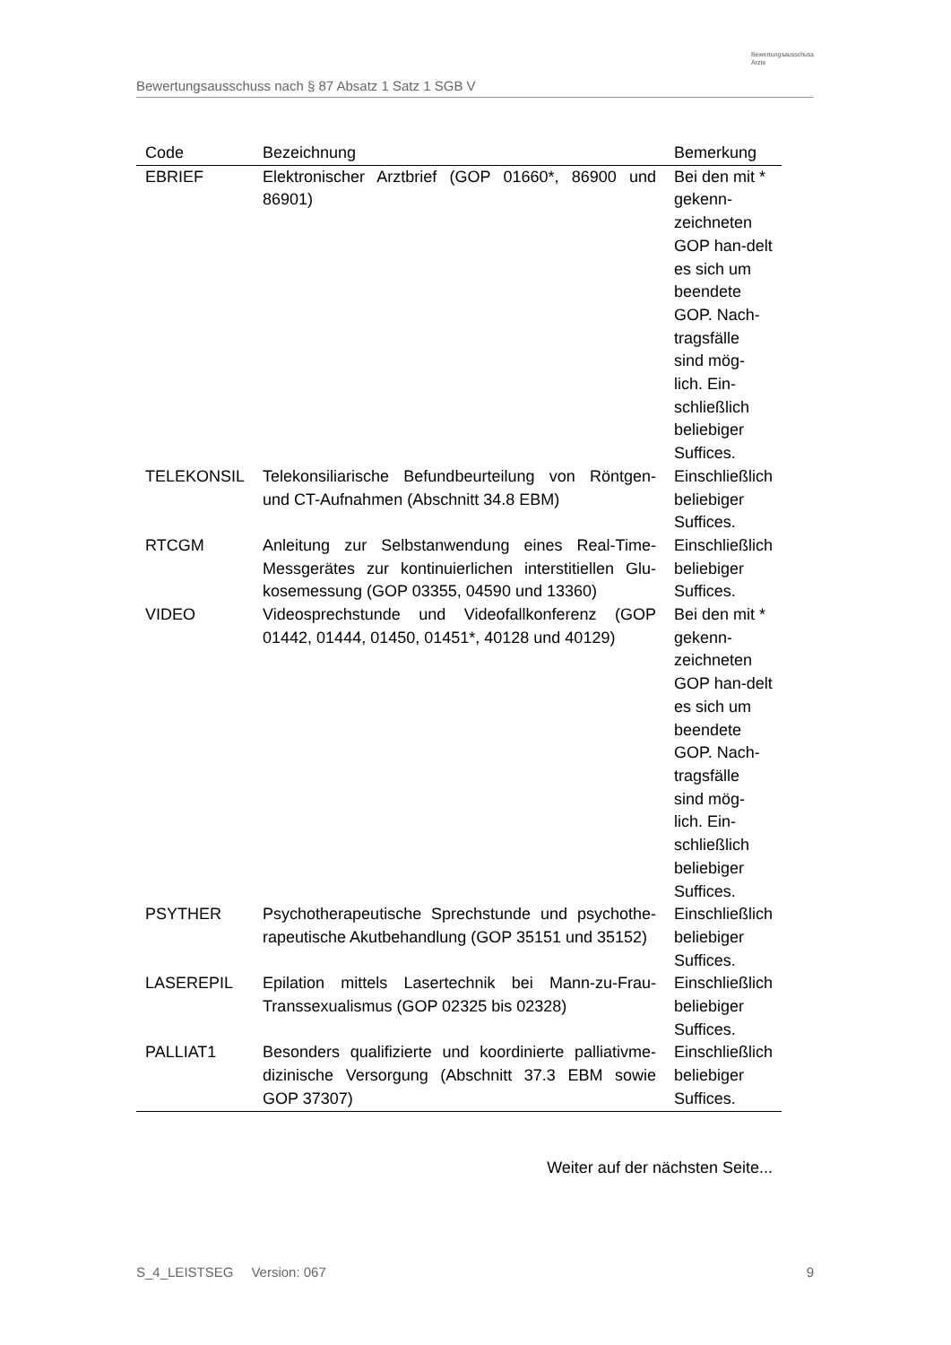Bewertungsausschuss nach § 87 Absatz 1 Satz 1 SGB V
Bewertungsausschuss
Ärzte
| Code | Bezeichnung | Bemerkung |
| --- | --- | --- |
| EBRIEF | Elektronischer Arztbrief (GOP 01660*, 86900 und 86901) | Bei den mit * gekenn-zeichneten GOP han-delt es sich um beendete GOP. Nach-tragsfälle sind mög-lich. Ein-schließlich beliebiger Suffices. |
| TELEKONSIL | Telekonsiliarische Befundbeurteilung von Röntgen- und CT-Aufnahmen (Abschnitt 34.8 EBM) | Einschließlich beliebiger Suffices. |
| RTCGM | Anleitung zur Selbstanwendung eines Real-Time-Messgerätes zur kontinuierlichen interstitiellen Glu-kosemessung (GOP 03355, 04590 und 13360) | Einschließlich beliebiger Suffices. |
| VIDEO | Videosprechstunde und Videofallkonferenz (GOP 01442, 01444, 01450, 01451*, 40128 und 40129) | Bei den mit * gekenn-zeichneten GOP han-delt es sich um beendete GOP. Nach-tragsfälle sind mög-lich. Ein-schließlich beliebiger Suffices. |
| PSYTHER | Psychotherapeutische Sprechstunde und psychothe-rapeutische Akutbehandlung (GOP 35151 und 35152) | Einschließlich beliebiger Suffices. |
| LASEREPIL | Epilation mittels Lasertechnik bei Mann-zu-Frau-Transsexualismus (GOP 02325 bis 02328) | Einschließlich beliebiger Suffices. |
| PALLIAT1 | Besonders qualifizierte und koordinierte palliativme-dizinische Versorgung (Abschnitt 37.3 EBM sowie GOP 37307) | Einschließlich beliebiger Suffices. |
Weiter auf der nächsten Seite...
S_4_LEISTSEG Version: 067 9